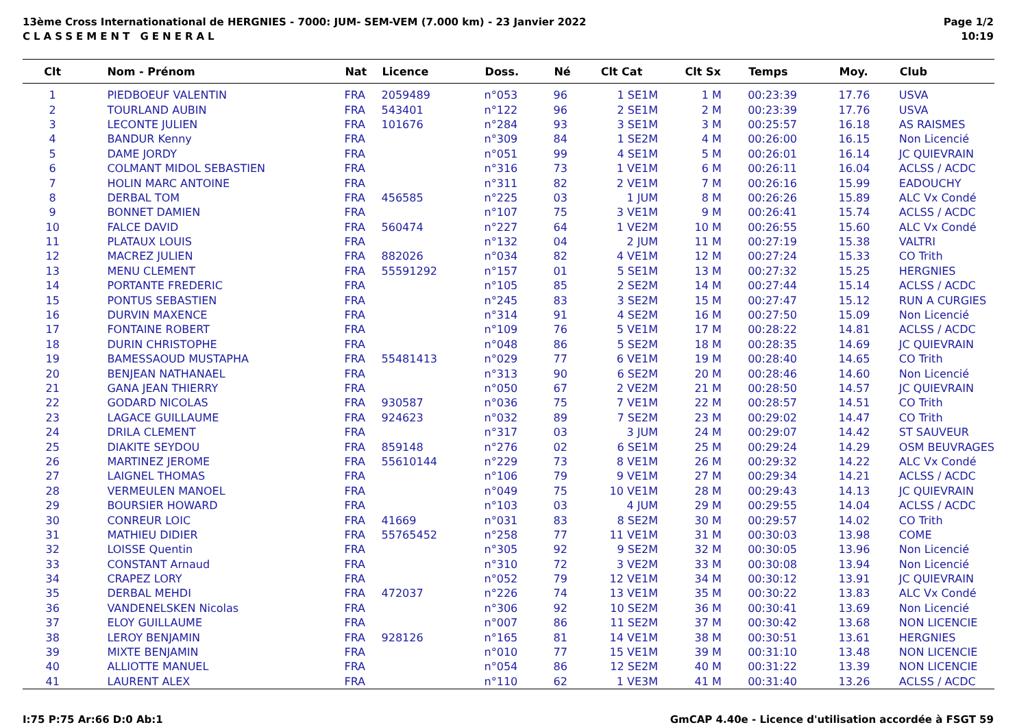13ème Cross Internationational de HERGNIES - 7000: JUM- SEM-VEM (7.000 km) - 23 Janvier 2022
CLASSEMENT GENERAL
Page 1/2
10:19
| Clt | Nom - Prénom | Nat | Licence | Doss. | Né | Clt Cat | Clt Sx | | Temps | Moy. | Club |
| --- | --- | --- | --- | --- | --- | --- | --- | --- | --- | --- | --- |
| 1 | PIEDBOEUF VALENTIN | FRA | 2059489 | n°053 | 96 | 1 SE1M | 1 M | | 00:23:39 | 17.76 | USVA |
| 2 | TOURLAND AUBIN | FRA | 543401 | n°122 | 96 | 2 SE1M | 2 M | | 00:23:39 | 17.76 | USVA |
| 3 | LECONTE JULIEN | FRA | 101676 | n°284 | 93 | 3 SE1M | 3 M | | 00:25:57 | 16.18 | AS RAISMES |
| 4 | BANDUR Kenny | FRA | | n°309 | 84 | 1 SE2M | 4 M | | 00:26:00 | 16.15 | Non Licencié |
| 5 | DAME JORDY | FRA | | n°051 | 99 | 4 SE1M | 5 M | | 00:26:01 | 16.14 | JC QUIEVRAIN |
| 6 | COLMANT MIDOL SEBASTIEN | FRA | | n°316 | 73 | 1 VE1M | 6 M | | 00:26:11 | 16.04 | ACLSS / ACDC |
| 7 | HOLIN MARC ANTOINE | FRA | | n°311 | 82 | 2 VE1M | 7 M | | 00:26:16 | 15.99 | EADOUCHY |
| 8 | DERBAL TOM | FRA | 456585 | n°225 | 03 | 1 JUM | 8 M | | 00:26:26 | 15.89 | ALC Vx Condé |
| 9 | BONNET DAMIEN | FRA | | n°107 | 75 | 3 VE1M | 9 M | | 00:26:41 | 15.74 | ACLSS / ACDC |
| 10 | FALCE DAVID | FRA | 560474 | n°227 | 64 | 1 VE2M | 10 M | | 00:26:55 | 15.60 | ALC Vx Condé |
| 11 | PLATAUX LOUIS | FRA | | n°132 | 04 | 2 JUM | 11 M | | 00:27:19 | 15.38 | VALTRI |
| 12 | MACREZ JULIEN | FRA | 882026 | n°034 | 82 | 4 VE1M | 12 M | | 00:27:24 | 15.33 | CO Trith |
| 13 | MENU CLEMENT | FRA | 55591292 | n°157 | 01 | 5 SE1M | 13 M | | 00:27:32 | 15.25 | HERGNIES |
| 14 | PORTANTE FREDERIC | FRA | | n°105 | 85 | 2 SE2M | 14 M | | 00:27:44 | 15.14 | ACLSS / ACDC |
| 15 | PONTUS SEBASTIEN | FRA | | n°245 | 83 | 3 SE2M | 15 M | | 00:27:47 | 15.12 | RUN A CURGIES |
| 16 | DURVIN MAXENCE | FRA | | n°314 | 91 | 4 SE2M | 16 M | | 00:27:50 | 15.09 | Non Licencié |
| 17 | FONTAINE ROBERT | FRA | | n°109 | 76 | 5 VE1M | 17 M | | 00:28:22 | 14.81 | ACLSS / ACDC |
| 18 | DURIN CHRISTOPHE | FRA | | n°048 | 86 | 5 SE2M | 18 M | | 00:28:35 | 14.69 | JC QUIEVRAIN |
| 19 | BAMESSAOUD MUSTAPHA | FRA | 55481413 | n°029 | 77 | 6 VE1M | 19 M | | 00:28:40 | 14.65 | CO Trith |
| 20 | BENJEAN NATHANAEL | FRA | | n°313 | 90 | 6 SE2M | 20 M | | 00:28:46 | 14.60 | Non Licencié |
| 21 | GANA JEAN THIERRY | FRA | | n°050 | 67 | 2 VE2M | 21 M | | 00:28:50 | 14.57 | JC QUIEVRAIN |
| 22 | GODARD NICOLAS | FRA | 930587 | n°036 | 75 | 7 VE1M | 22 M | | 00:28:57 | 14.51 | CO Trith |
| 23 | LAGACE GUILLAUME | FRA | 924623 | n°032 | 89 | 7 SE2M | 23 M | | 00:29:02 | 14.47 | CO Trith |
| 24 | DRILA CLEMENT | FRA | | n°317 | 03 | 3 JUM | 24 M | | 00:29:07 | 14.42 | ST SAUVEUR |
| 25 | DIAKITE SEYDOU | FRA | 859148 | n°276 | 02 | 6 SE1M | 25 M | | 00:29:24 | 14.29 | OSM BEUVRAGES |
| 26 | MARTINEZ JEROME | FRA | 55610144 | n°229 | 73 | 8 VE1M | 26 M | | 00:29:32 | 14.22 | ALC Vx Condé |
| 27 | LAIGNEL THOMAS | FRA | | n°106 | 79 | 9 VE1M | 27 M | | 00:29:34 | 14.21 | ACLSS / ACDC |
| 28 | VERMEULEN MANOEL | FRA | | n°049 | 75 | 10 VE1M | 28 M | | 00:29:43 | 14.13 | JC QUIEVRAIN |
| 29 | BOURSIER HOWARD | FRA | | n°103 | 03 | 4 JUM | 29 M | | 00:29:55 | 14.04 | ACLSS / ACDC |
| 30 | CONREUR LOIC | FRA | 41669 | n°031 | 83 | 8 SE2M | 30 M | | 00:29:57 | 14.02 | CO Trith |
| 31 | MATHIEU DIDIER | FRA | 55765452 | n°258 | 77 | 11 VE1M | 31 M | | 00:30:03 | 13.98 | COME |
| 32 | LOISSE Quentin | FRA | | n°305 | 92 | 9 SE2M | 32 M | | 00:30:05 | 13.96 | Non Licencié |
| 33 | CONSTANT Arnaud | FRA | | n°310 | 72 | 3 VE2M | 33 M | | 00:30:08 | 13.94 | Non Licencié |
| 34 | CRAPEZ LORY | FRA | | n°052 | 79 | 12 VE1M | 34 M | | 00:30:12 | 13.91 | JC QUIEVRAIN |
| 35 | DERBAL MEHDI | FRA | 472037 | n°226 | 74 | 13 VE1M | 35 M | | 00:30:22 | 13.83 | ALC Vx Condé |
| 36 | VANDENELSKEN Nicolas | FRA | | n°306 | 92 | 10 SE2M | 36 M | | 00:30:41 | 13.69 | Non Licencié |
| 37 | ELOY GUILLAUME | FRA | | n°007 | 86 | 11 SE2M | 37 M | | 00:30:42 | 13.68 | NON LICENCIE |
| 38 | LEROY BENJAMIN | FRA | 928126 | n°165 | 81 | 14 VE1M | 38 M | | 00:30:51 | 13.61 | HERGNIES |
| 39 | MIXTE BENJAMIN | FRA | | n°010 | 77 | 15 VE1M | 39 M | | 00:31:10 | 13.48 | NON LICENCIE |
| 40 | ALLIOTTE MANUEL | FRA | | n°054 | 86 | 12 SE2M | 40 M | | 00:31:22 | 13.39 | NON LICENCIE |
| 41 | LAURENT ALEX | FRA | | n°110 | 62 | 1 VE3M | 41 M | | 00:31:40 | 13.26 | ACLSS / ACDC |
I:75 P:75 Ar:66 D:0 Ab:1 GmCAP 4.40e - Licence d'utilisation accordée à FSGT 59